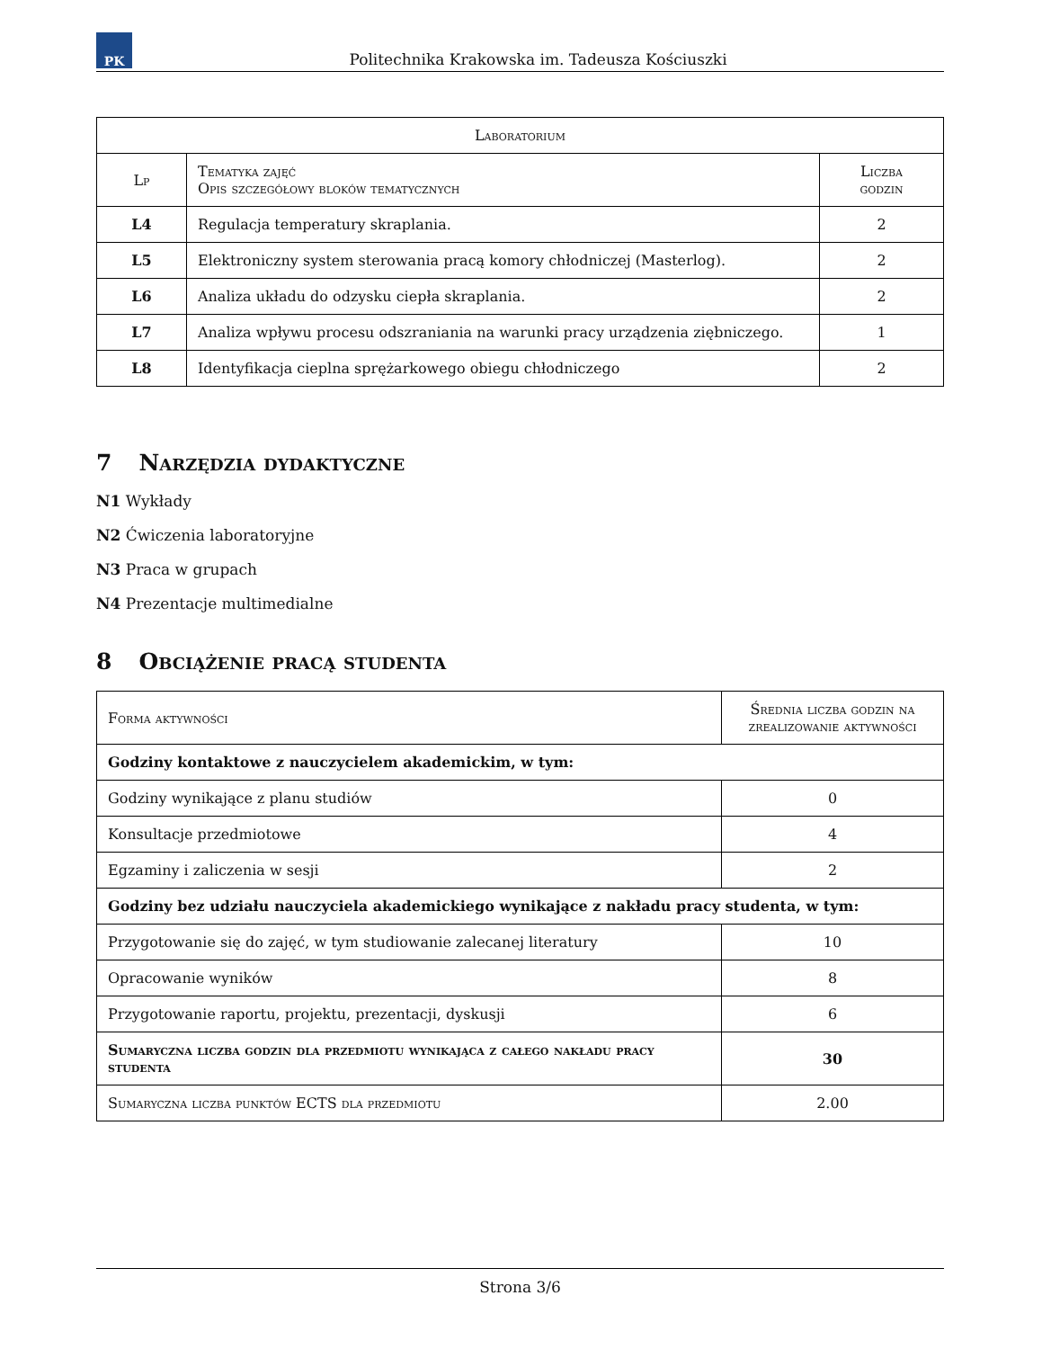PK
Politechnika Krakowska im. Tadeusza Kościuszki
| Laboratorium | | |
| --- | --- | --- |
| Lp | Tematyka zajęć Opis szczegółowy bloków tematycznych | Liczba godzin |
| L4 | Regulacja temperatury skraplania. | 2 |
| L5 | Elektroniczny system sterowania pracą komory chłodniczej (Masterlog). | 2 |
| L6 | Analiza układu do odzysku ciepła skraplania. | 2 |
| L7 | Analiza wpływu procesu odszraniania na warunki pracy urządzenia ziębniczego. | 1 |
| L8 | Identyfikacja cieplna sprężarkowego obiegu chłodniczego | 2 |
7 Narzędzia dydaktyczne
N1 Wykłady
N2 Ćwiczenia laboratoryjne
N3 Praca w grupach
N4 Prezentacje multimedialne
8 Obciążenie pracą studenta
| Forma aktywności | Średnia liczba godzin na zrealizowanie aktywności |
| --- | --- |
| Godziny kontaktowe z nauczycielem akademickim, w tym: | |
| Godziny wynikające z planu studiów | 0 |
| Konsultacje przedmiotowe | 4 |
| Egzaminy i zaliczenia w sesji | 2 |
| Godziny bez udziału nauczyciela akademickiego wynikające z nakładu pracy studenta, w tym: | |
| Przygotowanie się do zajęć, w tym studiowanie zalecanej literatury | 10 |
| Opracowanie wyników | 8 |
| Przygotowanie raportu, projektu, prezentacji, dyskusji | 6 |
| Sumaryczna liczba godzin dla przedmiotu wynikająca z całego nakładu pracy studenta | 30 |
| Sumaryczna liczba punktów ECTS dla przedmiotu | 2.00 |
Strona 3/6